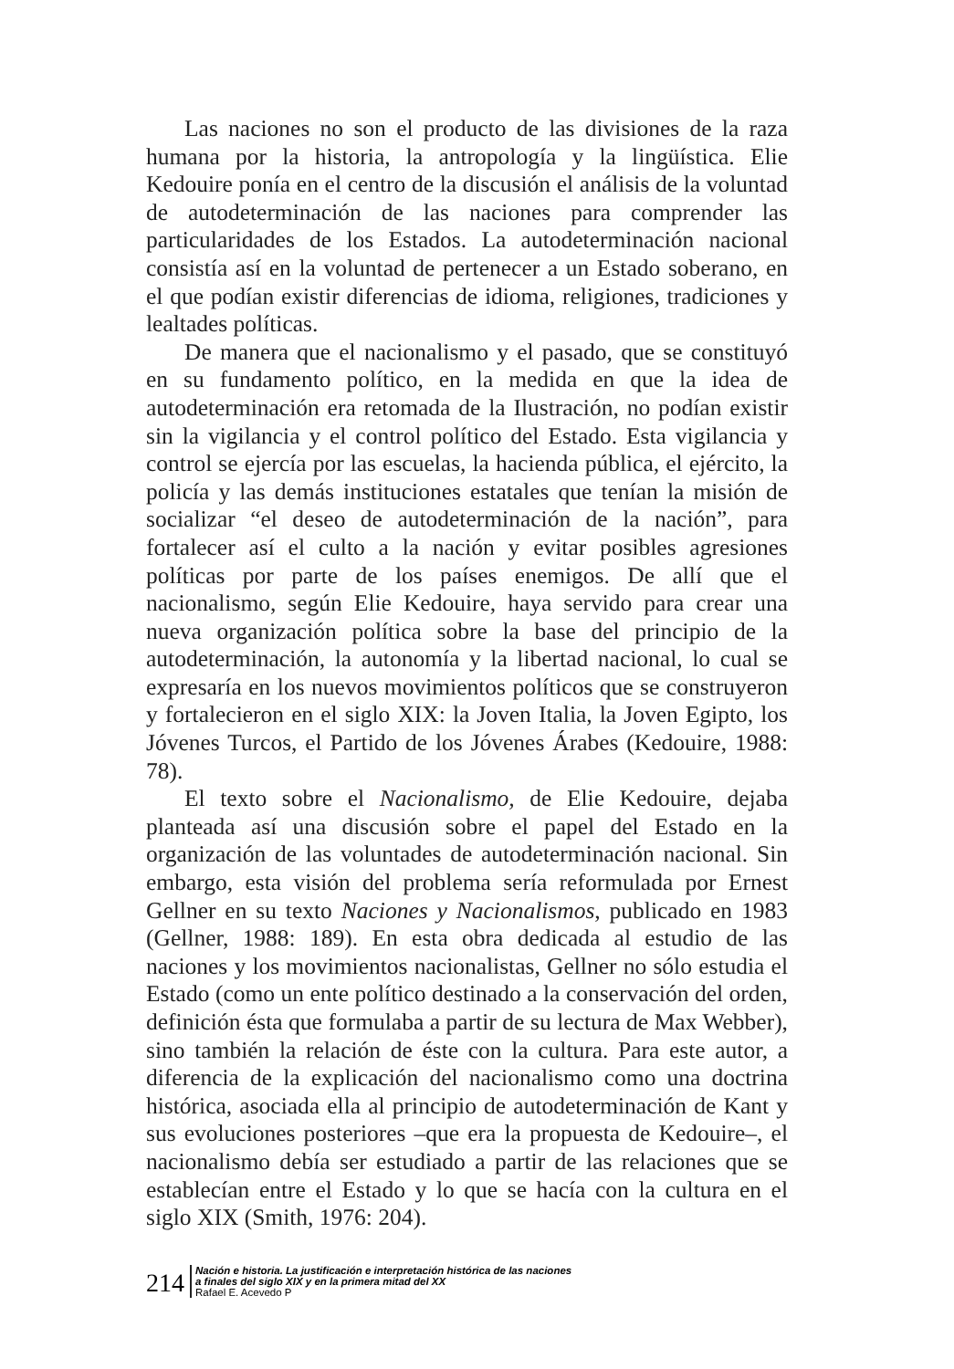Las naciones no son el producto de las divisiones de la raza humana por la historia, la antropología y la lingüística. Elie Kedouire ponía en el centro de la discusión el análisis de la voluntad de autodeterminación de las naciones para comprender las particularidades de los Estados. La autodeterminación nacional consistía así en la voluntad de pertenecer a un Estado soberano, en el que podían existir diferencias de idioma, religiones, tradiciones y lealtades políticas.
De manera que el nacionalismo y el pasado, que se constituyó en su fundamento político, en la medida en que la idea de autodeterminación era retomada de la Ilustración, no podían existir sin la vigilancia y el control político del Estado. Esta vigilancia y control se ejercía por las escuelas, la hacienda pública, el ejército, la policía y las demás instituciones estatales que tenían la misión de socializar “el deseo de autodeterminación de la nación”, para fortalecer así el culto a la nación y evitar posibles agresiones políticas por parte de los países enemigos. De allí que el nacionalismo, según Elie Kedouire, haya servido para crear una nueva organización política sobre la base del principio de la autodeterminación, la autonomía y la libertad nacional, lo cual se expresaría en los nuevos movimientos políticos que se construyeron y fortalecieron en el siglo XIX: la Joven Italia, la Joven Egipto, los Jóvenes Turcos, el Partido de los Jóvenes Árabes (Kedouire, 1988: 78).
El texto sobre el Nacionalismo, de Elie Kedouire, dejaba planteada así una discusión sobre el papel del Estado en la organización de las voluntades de autodeterminación nacional. Sin embargo, esta visión del problema sería reformulada por Ernest Gellner en su texto Naciones y Nacionalismos, publicado en 1983 (Gellner, 1988: 189). En esta obra dedicada al estudio de las naciones y los movimientos nacionalistas, Gellner no sólo estudia el Estado (como un ente político destinado a la conservación del orden, definición ésta que formulaba a partir de su lectura de Max Webber), sino también la relación de éste con la cultura. Para este autor, a diferencia de la explicación del nacionalismo como una doctrina histórica, asociada ella al principio de autodeterminación de Kant y sus evoluciones posteriores –que era la propuesta de Kedouire–, el nacionalismo debía ser estudiado a partir de las relaciones que se establecían entre el Estado y lo que se hacía con la cultura en el siglo XIX (Smith, 1976: 204).
214
Nación e historia. La justificación e interpretación histórica de las naciones
a finales del siglo XIX y en la primera mitad del XX
Rafael E. Acevedo P